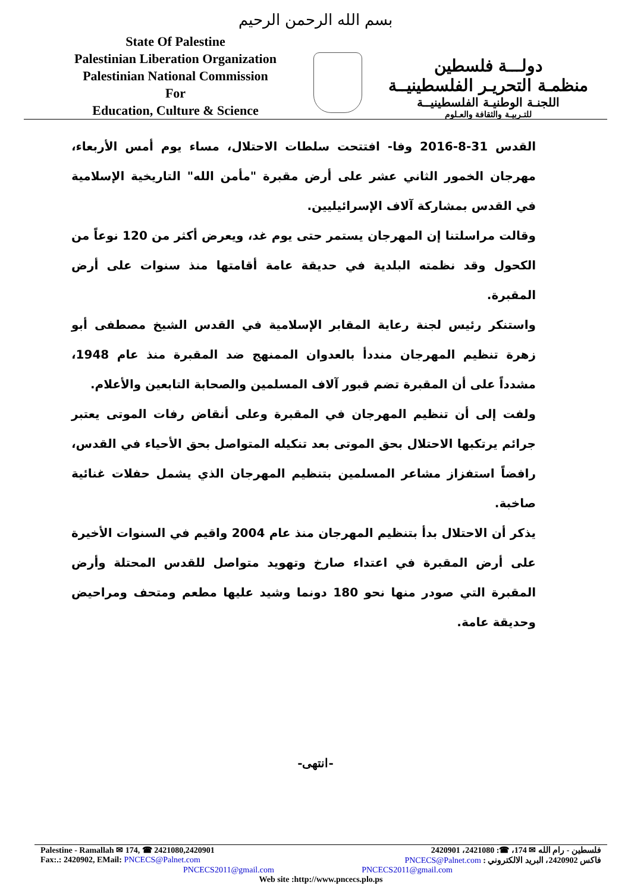بسم الله الرحمن الرحيم
State Of Palestine
Palestinian Liberation Organization
Palestinian National Commission
For
Education, Culture & Science
دولـــة فلسطين
منظمـة التحريـر الفلسطينيــة
اللجنـة الوطنيـة الفلسطينيــة
للتـربيـة والثقافة والعـلوم
القدس 31-8-2016 وفا- افتتحت سلطات الاحتلال، مساء يوم أمس الأربعاء، مهرجان الخمور الثاني عشر على أرض مقبرة "مأمن الله" التاريخية الإسلامية في القدس بمشاركة آلاف الإسرائيليين.
وقالت مراسلتنا إن المهرجان يستمر حتى يوم غد، ويعرض أكثر من 120 نوعاً من الكحول وقد نظمته البلدية في حديقة عامة أقامتها منذ سنوات على أرض المقبرة.
واستنكر رئيس لجنة رعاية المقابر الإسلامية في القدس الشيخ مصطفى أبو زهرة تنظيم المهرجان منددأ بالعدوان الممنهج ضد المقبرة منذ عام 1948، مشدداً على أن المقبرة تضم قبور آلاف المسلمين والصحابة التابعين والأعلام.
ولفت إلى أن تنظيم المهرجان في المقبرة وعلى أنقاض رفات الموتى يعتبر جرائم يرتكبها الاحتلال بحق الموتى بعد تنكيله المتواصل بحق الأحياء في القدس، رافضاً استفزاز مشاعر المسلمين بتنظيم المهرجان الذي يشمل حفلات غنائية صاخبة.
يذكر أن الاحتلال بدأ بتنظيم المهرجان منذ عام 2004 واقيم في السنوات الأخيرة على أرض المقبرة في اعتداء صارخ وتهويد متواصل للقدس المحتلة وأرض المقبرة التي صودر منها نحو 180 دونما وشيد عليها مطعم ومتحف ومراحيض وحديقة عامة.
-انتهى-
Palestine - Ramallah ✉ 174, ☎ 2421080,2420901 فلسطين - رام الله ✉ 174، ☎: 2421080، 2420901
Fax:.: 2420902, EMail: PNCECS@Palnet.com فاكس 2420902، البريد الالكتروني : PNCECS@Palnet.com
PNCECS2011@gmail.com PNCECS2011@gmail.com
Web site :http://www.pncecs.plo.ps